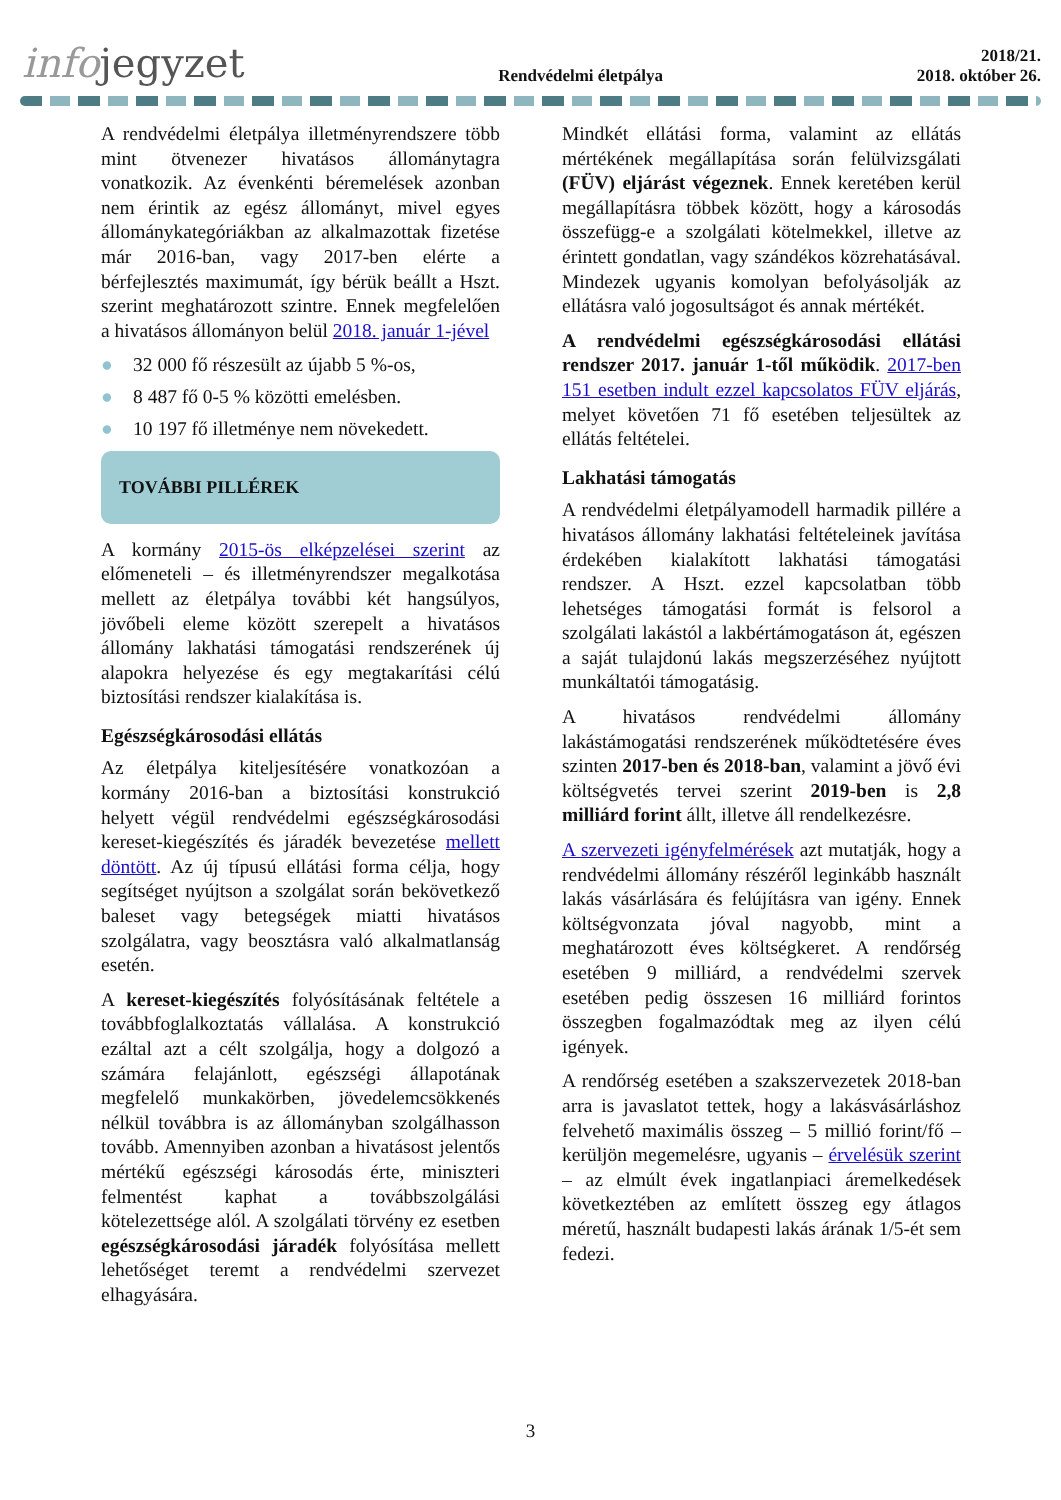infojegyzet
Rendvédelmi életpálya
2018/21.
2018. október 26.
A rendvédelmi életpálya illetményrendszere több mint ötvenezer hivatásos állománytagra vonatkozik. Az évenkénti béremelések azonban nem érintik az egész állományt, mivel egyes állománykategóriákban az alkalmazottak fizetése már 2016-ban, vagy 2017-ben elérte a bérfejlesztés maximumát, így bérük beállt a Hszt. szerint meghatározott szintre. Ennek megfelelően a hivatásos állományon belül 2018. január 1-jével
● 32 000 fő részesült az újabb 5 %-os,
● 8 487 fő 0-5 % közötti emelésben.
● 10 197 fő illetménye nem növekedett.
TOVÁBBI PILLÉREK
A kormány 2015-ös elképzelései szerint az előmeneteli – és illetményrendszer megalkotása mellett az életpálya további két hangsúlyos, jövőbeli eleme között szerepelt a hivatásos állomány lakhatási támogatási rendszerének új alapokra helyezése és egy megtakarítási célú biztosítási rendszer kialakítása is.
Egészségkárosodási ellátás
Az életpálya kiteljesítésére vonatkozóan a kormány 2016-ban a biztosítási konstrukció helyett végül rendvédelmi egészségkárosodási kereset-kiegészítés és járadék bevezetése mellett döntött. Az új típusú ellátási forma célja, hogy segítséget nyújtson a szolgálat során bekövetkező baleset vagy betegségek miatti hivatásos szolgálatra, vagy beosztásra való alkalmatlanság esetén.
A kereset-kiegészítés folyósításának feltétele a továbbfoglalkoztatás vállalása. A konstrukció ezáltal azt a célt szolgálja, hogy a dolgozó a számára felajánlott, egészségi állapotának megfelelő munkakörben, jövedelemcsökkenés nélkül továbbra is az állományban szolgálhasson tovább. Amennyiben azonban a hivatásost jelentős mértékű egészségi károsodás érte, miniszteri felmentést kaphat a továbbszolgálási kötelezettsége alól. A szolgálati törvény ez esetben egészségkárosodási járadék folyósítása mellett lehetőséget teremt a rendvédelmi szervezet elhagyására.
Mindkét ellátási forma, valamint az ellátás mértékének megállapítása során felülvizsgálati (FÜV) eljárást végeznek. Ennek keretében kerül megállapításra többek között, hogy a károsodás összefügg-e a szolgálati kötelmekkel, illetve az érintett gondatlan, vagy szándékos közrehatásával. Mindezek ugyanis komolyan befolyásolják az ellátásra való jogosultságot és annak mértékét.
A rendvédelmi egészségkárosodási ellátási rendszer 2017. január 1-től működik. 2017-ben 151 esetben indult ezzel kapcsolatos FÜV eljárás, melyet követően 71 fő esetében teljesültek az ellátás feltételei.
Lakhatási támogatás
A rendvédelmi életpályamodell harmadik pillére a hivatásos állomány lakhatási feltételeinek javítása érdekében kialakított lakhatási támogatási rendszer. A Hszt. ezzel kapcsolatban több lehetséges támogatási formát is felsorol a szolgálati lakástól a lakbértámogatáson át, egészen a saját tulajdonú lakás megszerzéséhez nyújtott munkáltatói támogatásig.
A hivatásos rendvédelmi állomány lakástámogatási rendszerének működtetésére éves szinten 2017-ben és 2018-ban, valamint a jövő évi költségvetés tervei szerint 2019-ben is 2,8 milliárd forint állt, illetve áll rendelkezésre.
A szervezeti igényfelmérések azt mutatják, hogy a rendvédelmi állomány részéről leginkább használt lakás vásárlására és felújításra van igény. Ennek költségvonzata jóval nagyobb, mint a meghatározott éves költségkeret. A rendőrség esetében 9 milliárd, a rendvédelmi szervek esetében pedig összesen 16 milliárd forintos összegben fogalmazódtak meg az ilyen célú igények.
A rendőrség esetében a szakszervezetek 2018-ban arra is javaslatot tettek, hogy a lakásvásárláshoz felvehető maximális összeg – 5 millió forint/fő – kerüljön megemelésre, ugyanis – érvelésük szerint – az elmúlt évek ingatlanpiaci áremelkedések következtében az említett összeg egy átlagos méretű, használt budapesti lakás árának 1/5-ét sem fedezi.
3